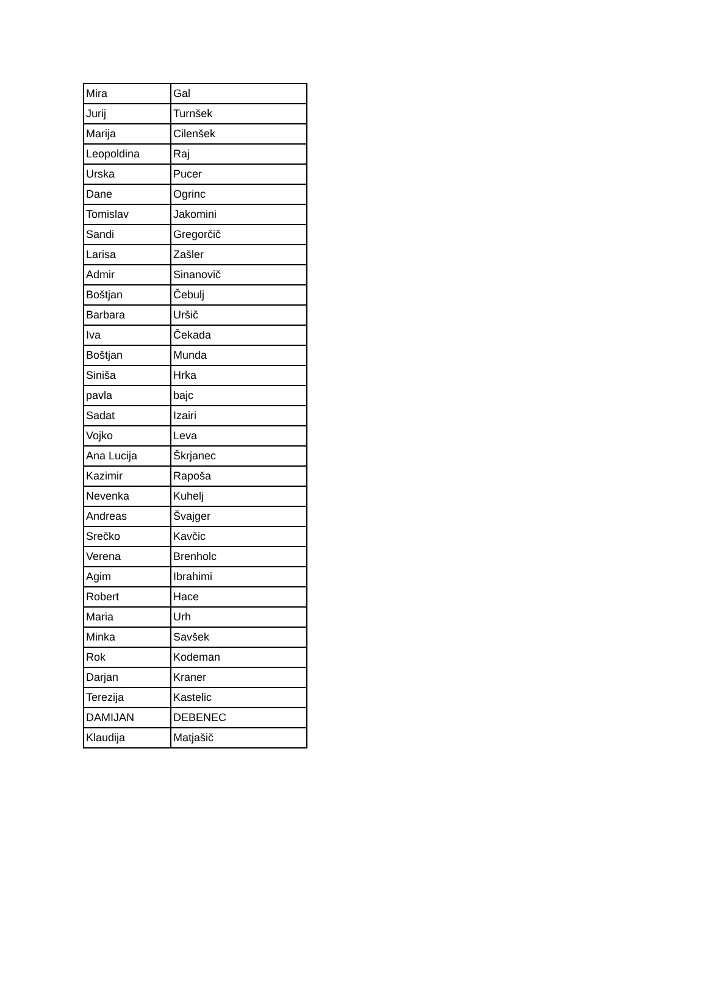| Mira | Gal |
| Jurij | Turnšek |
| Marija | Cilenšek |
| Leopoldina | Raj |
| Urska | Pucer |
| Dane | Ogrinc |
| Tomislav | Jakomini |
| Sandi | Gregorčič |
| Larisa | Zašler |
| Admir | Sinanovič |
| Boštjan | Čebulj |
| Barbara | Uršič |
| Iva | Čekada |
| Boštjan | Munda |
| Siniša | Hrka |
| pavla | bajc |
| Sadat | Izairi |
| Vojko | Leva |
| Ana Lucija | Škrjanec |
| Kazimir | Rapoša |
| Nevenka | Kuhelj |
| Andreas | Švajger |
| Srečko | Kavčic |
| Verena | Brenholc |
| Agim | Ibrahimi |
| Robert | Hace |
| Maria | Urh |
| Minka | Savšek |
| Rok | Kodeman |
| Darjan | Kraner |
| Terezija | Kastelic |
| DAMIJAN | DEBENEC |
| Klaudija | Matjašič |